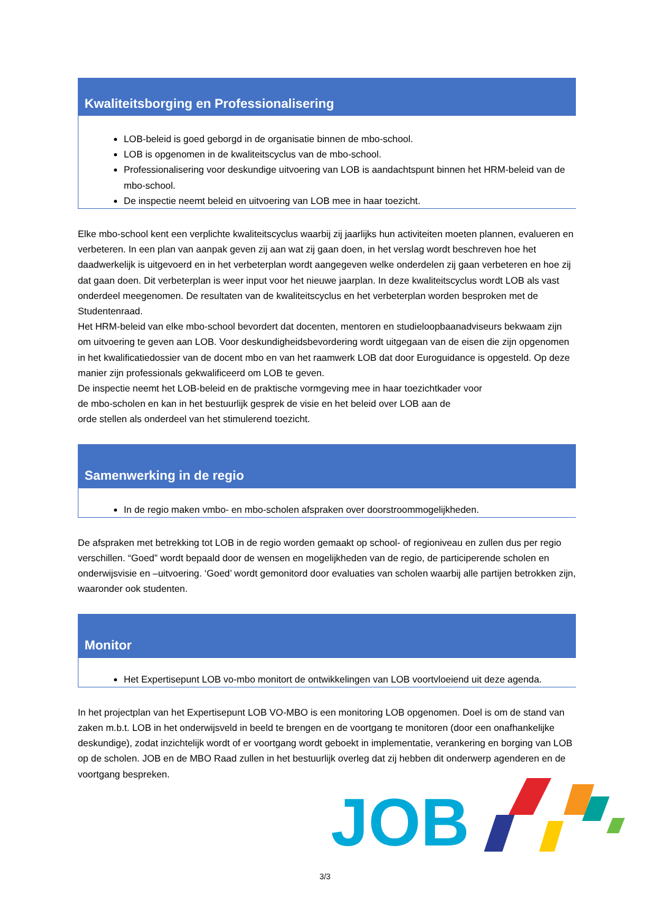Kwaliteitsborging en Professionalisering
LOB-beleid is goed geborgd in de organisatie binnen de mbo-school.
LOB is opgenomen in de kwaliteitscyclus van de mbo-school.
Professionalisering voor deskundige uitvoering van LOB is aandachtspunt binnen het HRM-beleid van de mbo-school.
De inspectie neemt beleid en uitvoering van LOB mee in haar toezicht.
Elke mbo-school kent een verplichte kwaliteitscyclus waarbij zij jaarlijks hun activiteiten moeten plannen, evalueren en verbeteren. In een plan van aanpak geven zij aan wat zij gaan doen, in het verslag wordt beschreven hoe het daadwerkelijk is uitgevoerd en in het verbeterplan wordt aangegeven welke onderdelen zij gaan verbeteren en hoe zij dat gaan doen. Dit verbeterplan is weer input voor het nieuwe jaarplan. In deze kwaliteitscyclus wordt LOB als vast onderdeel meegenomen. De resultaten van de kwaliteitscyclus en het verbeterplan worden besproken met de Studentenraad.
Het HRM-beleid van elke mbo-school bevordert dat docenten, mentoren en studieloopbaanadviseurs bekwaam zijn om uitvoering te geven aan LOB. Voor deskundigheidsbevordering wordt uitgegaan van de eisen die zijn opgenomen in het kwalificatiedossier van de docent mbo en van het raamwerk LOB dat door Euroguidance is opgesteld. Op deze manier zijn professionals gekwalificeerd om LOB te geven.
De inspectie neemt het LOB-beleid en de praktische vormgeving mee in haar toezichtkader voor
de mbo-scholen en kan in het bestuurlijk gesprek de visie en het beleid over LOB aan de
orde stellen als onderdeel van het stimulerend toezicht.
Samenwerking in de regio
In de regio maken vmbo- en mbo-scholen afspraken over doorstroommogelijkheden.
De afspraken met betrekking tot LOB in de regio worden gemaakt op school- of regioniveau en zullen dus per regio verschillen. “Goed” wordt bepaald door de wensen en mogelijkheden van de regio, de participerende scholen en onderwijsvisie en –uitvoering. ‘Goed’ wordt gemonitord door evaluaties van scholen waarbij alle partijen betrokken zijn, waaronder ook studenten.
Monitor
Het Expertisepunt LOB vo-mbo monitort de ontwikkelingen van LOB voortvloeiend uit deze agenda.
In het projectplan van het Expertisepunt LOB VO-MBO is een monitoring LOB opgenomen. Doel is om de stand van zaken m.b.t. LOB in het onderwijsveld in beeld te brengen en de voortgang te monitoren (door een onafhankelijke deskundige), zodat inzichtelijk wordt of er voortgang wordt geboekt in implementatie, verankering en borging van LOB op de scholen. JOB en de MBO Raad zullen in het bestuurlijk overleg dat zij hebben dit onderwerp agenderen en de voortgang bespreken.
JOB
3/3